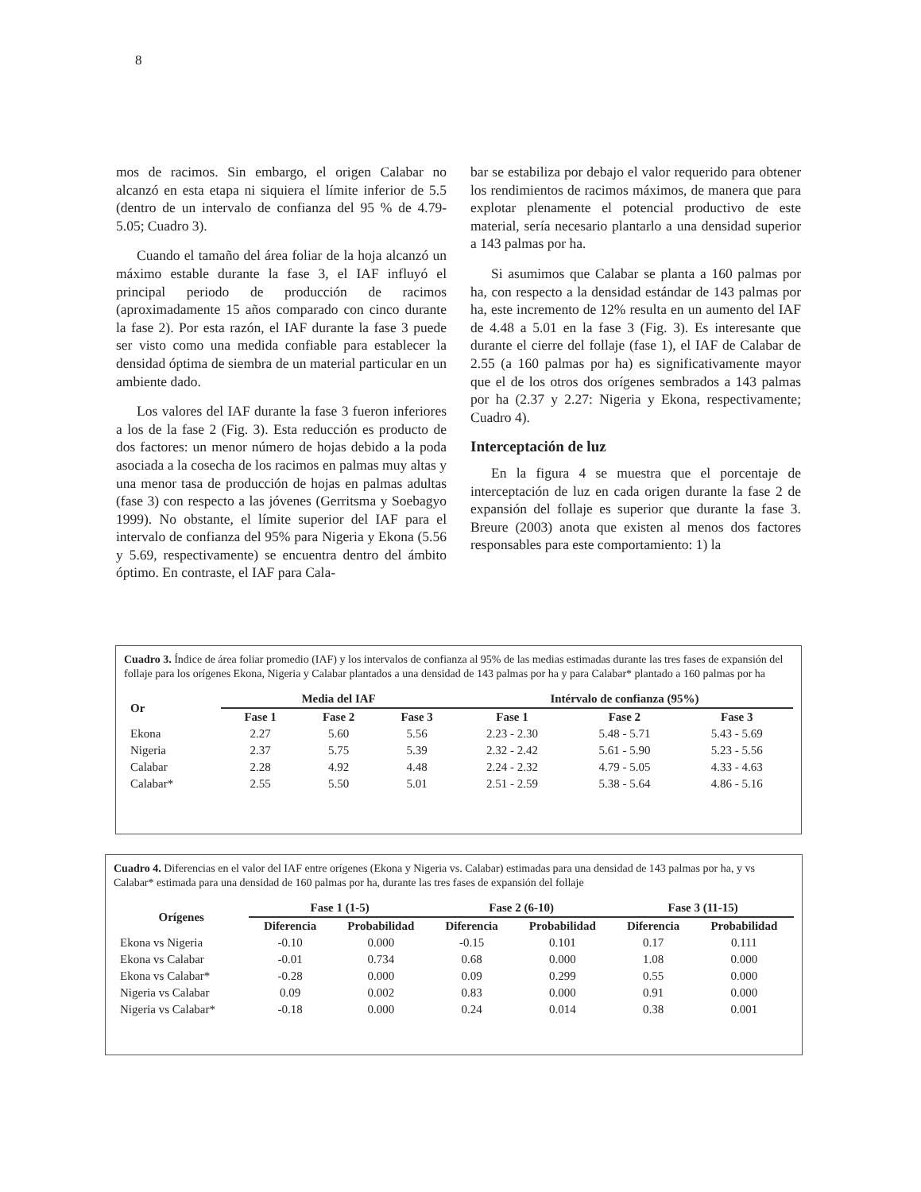8
mos de racimos. Sin embargo, el origen Calabar no alcanzó en esta etapa ni siquiera el límite inferior de 5.5 (dentro de un intervalo de confianza del 95 % de 4.79-5.05; Cuadro 3).
Cuando el tamaño del área foliar de la hoja alcanzó un máximo estable durante la fase 3, el IAF influyó el principal periodo de producción de racimos (aproximadamente 15 años comparado con cinco durante la fase 2). Por esta razón, el IAF durante la fase 3 puede ser visto como una medida confiable para establecer la densidad óptima de siembra de un material particular en un ambiente dado.
Los valores del IAF durante la fase 3 fueron inferiores a los de la fase 2 (Fig. 3). Esta reducción es producto de dos factores: un menor número de hojas debido a la poda asociada a la cosecha de los racimos en palmas muy altas y una menor tasa de producción de hojas en palmas adultas (fase 3) con respecto a las jóvenes (Gerritsma y Soebagyo 1999). No obstante, el límite superior del IAF para el intervalo de confianza del 95% para Nigeria y Ekona (5.56 y 5.69, respectivamente) se encuentra dentro del ámbito óptimo. En contraste, el IAF para Cala-
bar se estabiliza por debajo el valor requerido para obtener los rendimientos de racimos máximos, de manera que para explotar plenamente el potencial productivo de este material, sería necesario plantarlo a una densidad superior a 143 palmas por ha.
Si asumimos que Calabar se planta a 160 palmas por ha, con respecto a la densidad estándar de 143 palmas por ha, este incremento de 12% resulta en un aumento del IAF de 4.48 a 5.01 en la fase 3 (Fig. 3). Es interesante que durante el cierre del follaje (fase 1), el IAF de Calabar de 2.55 (a 160 palmas por ha) es significativamente mayor que el de los otros dos orígenes sembrados a 143 palmas por ha (2.37 y 2.27: Nigeria y Ekona, respectivamente; Cuadro 4).
Interceptación de luz
En la figura 4 se muestra que el porcentaje de interceptación de luz en cada origen durante la fase 2 de expansión del follaje es superior que durante la fase 3. Breure (2003) anota que existen al menos dos factores responsables para este comportamiento: 1) la
Cuadro 3. Índice de área foliar promedio (IAF) y los intervalos de confianza al 95% de las medias estimadas durante las tres fases de expansión del follaje para los orígenes Ekona, Nigeria y Calabar plantados a una densidad de 143 palmas por ha y para Calabar* plantado a 160 palmas por ha
| Or | Media del IAF | | | Intérvalo de confianza (95%) | | |
| --- | --- | --- | --- | --- | --- | --- |
| | Fase 1 | Fase 2 | Fase 3 | Fase 1 | Fase 2 | Fase 3 |
| Ekona | 2.27 | 5.60 | 5.56 | 2.23 - 2.30 | 5.48 - 5.71 | 5.43 - 5.69 |
| Nigeria | 2.37 | 5.75 | 5.39 | 2.32 - 2.42 | 5.61 - 5.90 | 5.23 - 5.56 |
| Calabar | 2.28 | 4.92 | 4.48 | 2.24 - 2.32 | 4.79 - 5.05 | 4.33 - 4.63 |
| Calabar* | 2.55 | 5.50 | 5.01 | 2.51 - 2.59 | 5.38 - 5.64 | 4.86 - 5.16 |
Cuadro 4. Diferencias en el valor del IAF entre orígenes (Ekona y Nigeria vs. Calabar) estimadas para una densidad de 143 palmas por ha, y vs Calabar* estimada para una densidad de 160 palmas por ha, durante las tres fases de expansión del follaje
| Orígenes | Fase 1 (1-5) | | Fase 2 (6-10) | | Fase 3 (11-15) | |
| --- | --- | --- | --- | --- | --- | --- |
| | Diferencia | Probabilidad | Diferencia | Probabilidad | Diferencia | Probabilidad |
| Ekona vs Nigeria | -0.10 | 0.000 | -0.15 | 0.101 | 0.17 | 0.111 |
| Ekona vs Calabar | -0.01 | 0.734 | 0.68 | 0.000 | 1.08 | 0.000 |
| Ekona vs Calabar* | -0.28 | 0.000 | 0.09 | 0.299 | 0.55 | 0.000 |
| Nigeria vs Calabar | 0.09 | 0.002 | 0.83 | 0.000 | 0.91 | 0.000 |
| Nigeria vs Calabar* | -0.18 | 0.000 | 0.24 | 0.014 | 0.38 | 0.001 |